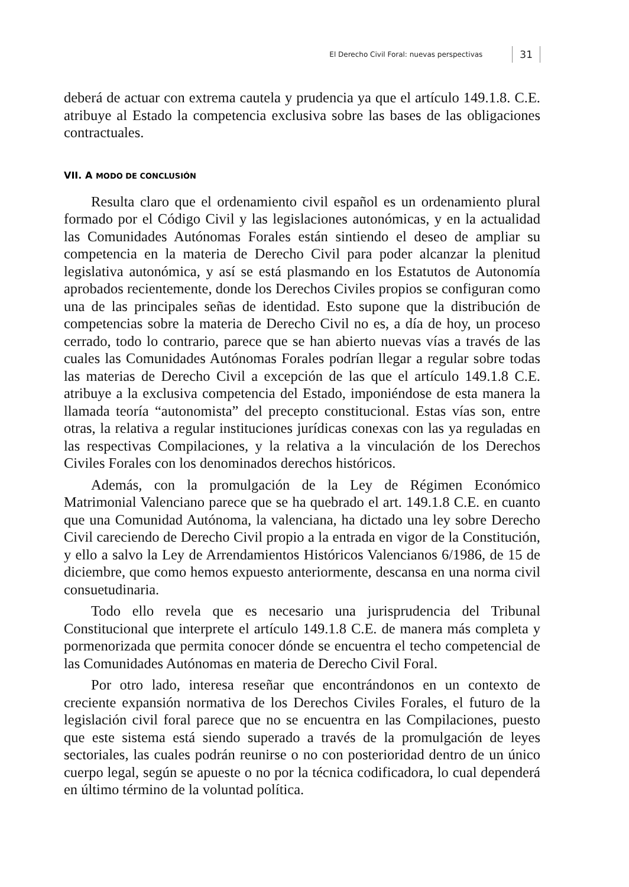El Derecho Civil Foral: nuevas perspectivas 31
deberá de actuar con extrema cautela y prudencia ya que el artículo 149.1.8. C.E. atribuye al Estado la competencia exclusiva sobre las bases de las obligaciones contractuales.
VII. A MODO DE CONCLUSIÓN
Resulta claro que el ordenamiento civil español es un ordenamiento plural formado por el Código Civil y las legislaciones autonómicas, y en la actualidad las Comunidades Autónomas Forales están sintiendo el deseo de ampliar su competencia en la materia de Derecho Civil para poder alcanzar la plenitud legislativa autonómica, y así se está plasmando en los Estatutos de Autonomía aprobados recientemente, donde los Derechos Civiles propios se configuran como una de las principales señas de identidad. Esto supone que la distribución de competencias sobre la materia de Derecho Civil no es, a día de hoy, un proceso cerrado, todo lo contrario, parece que se han abierto nuevas vías a través de las cuales las Comunidades Autónomas Forales podrían llegar a regular sobre todas las materias de Derecho Civil a excepción de las que el artículo 149.1.8 C.E. atribuye a la exclusiva competencia del Estado, imponiéndose de esta manera la llamada teoría “autonomista” del precepto constitucional. Estas vías son, entre otras, la relativa a regular instituciones jurídicas conexas con las ya reguladas en las respectivas Compilaciones, y la relativa a la vinculación de los Derechos Civiles Forales con los denominados derechos históricos.
Además, con la promulgación de la Ley de Régimen Económico Matrimonial Valenciano parece que se ha quebrado el art. 149.1.8 C.E. en cuanto que una Comunidad Autónoma, la valenciana, ha dictado una ley sobre Derecho Civil careciendo de Derecho Civil propio a la entrada en vigor de la Constitución, y ello a salvo la Ley de Arrendamientos Históricos Valencianos 6/1986, de 15 de diciembre, que como hemos expuesto anteriormente, descansa en una norma civil consuetudinaria.
Todo ello revela que es necesario una jurisprudencia del Tribunal Constitucional que interprete el artículo 149.1.8 C.E. de manera más completa y pormenorizada que permita conocer dónde se encuentra el techo competencial de las Comunidades Autónomas en materia de Derecho Civil Foral.
Por otro lado, interesa reseñar que encontrándonos en un contexto de creciente expansión normativa de los Derechos Civiles Forales, el futuro de la legislación civil foral parece que no se encuentra en las Compilaciones, puesto que este sistema está siendo superado a través de la promulgación de leyes sectoriales, las cuales podrán reunirse o no con posterioridad dentro de un único cuerpo legal, según se apueste o no por la técnica codificadora, lo cual dependerá en último término de la voluntad política.